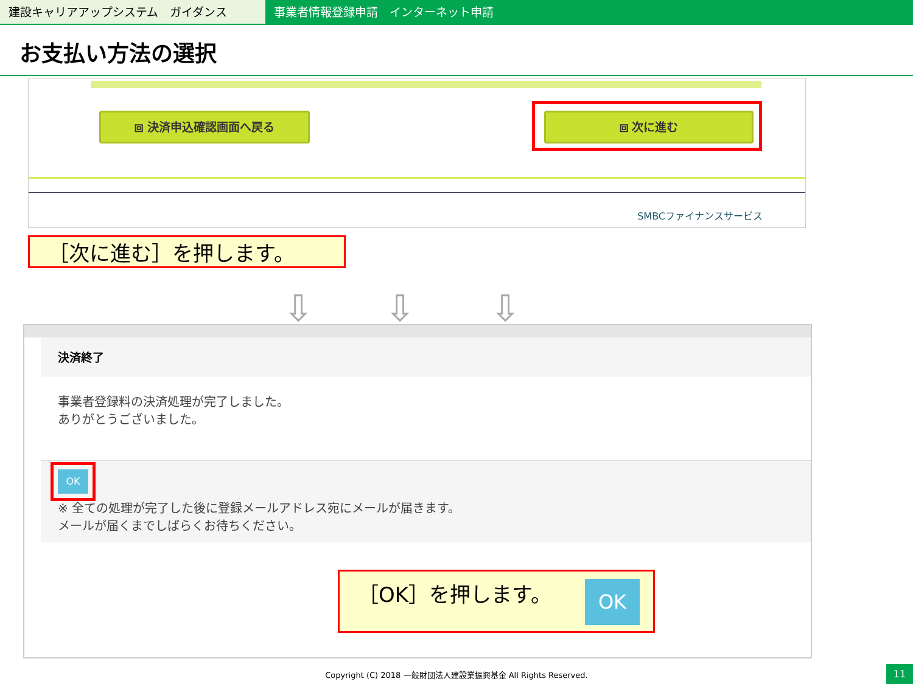建設キャリアアップシステム　ガイダンス 事業者情報登録申請　インターネット申請
お支払い方法の選択
⧈ 決済申込確認画面へ戻る ⧈ 次に進む
SMBCファイナンスサービス
［次に進む］を押します。
⇩ ⇩ ⇩
決済終了
事業者登録料の決済処理が完了しました。
ありがとうございました。
OK
※ 全ての処理が完了した後に登録メールアドレス宛にメールが届きます。
メールが届くまでしばらくお待ちください。
［OK］を押します。
OK
Copyright (C) 2018 一般財団法人建設業振興基金 All Rights Reserved. 11